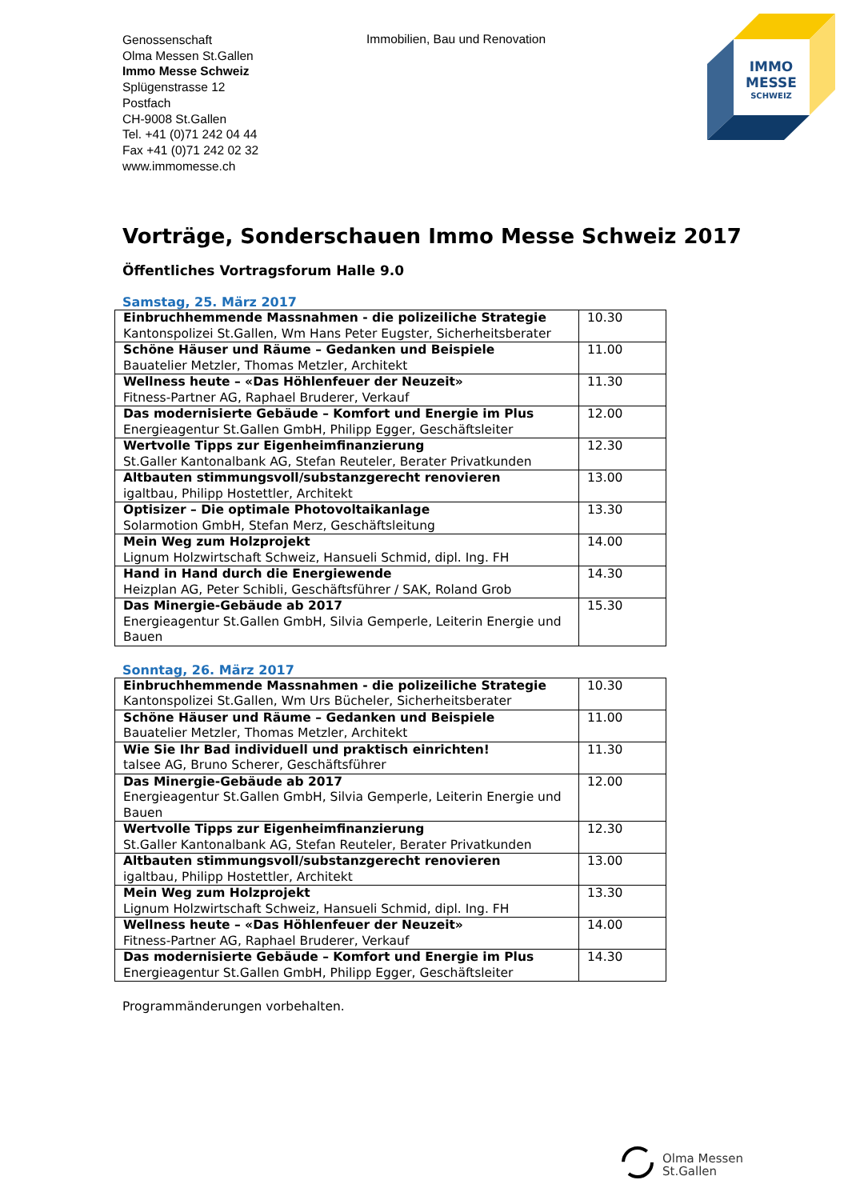Genossenschaft
Olma Messen St.Gallen
Immo Messe Schweiz
Splügenstrasse 12
Postfach
CH-9008 St.Gallen
Tel. +41 (0)71 242 04 44
Fax +41 (0)71 242 02 32
www.immomesse.ch
Immobilien, Bau und Renovation
IMMO
MESSE
SCHWEIZ
Vorträge, Sonderschauen Immo Messe Schweiz 2017
Öffentliches Vortragsforum Halle 9.0
Samstag, 25. März 2017
| Einbruchhemmende Massnahmen - die polizeiliche Strategie Kantonspolizei St.Gallen, Wm Hans Peter Eugster, Sicherheitsberater | 10.30 |
| Schöne Häuser und Räume – Gedanken und Beispiele Bauatelier Metzler, Thomas Metzler, Architekt | 11.00 |
| Wellness heute – «Das Höhlenfeuer der Neuzeit» Fitness-Partner AG, Raphael Bruderer, Verkauf | 11.30 |
| Das modernisierte Gebäude – Komfort und Energie im Plus Energieagentur St.Gallen GmbH, Philipp Egger, Geschäftsleiter | 12.00 |
| Wertvolle Tipps zur Eigenheimfinanzierung St.Galler Kantonalbank AG, Stefan Reuteler, Berater Privatkunden | 12.30 |
| Altbauten stimmungsvoll/substanzgerecht renovieren igaltbau, Philipp Hostettler, Architekt | 13.00 |
| Optisizer – Die optimale Photovoltaikanlage Solarmotion GmbH, Stefan Merz, Geschäftsleitung | 13.30 |
| Mein Weg zum Holzprojekt Lignum Holzwirtschaft Schweiz, Hansueli Schmid, dipl. Ing. FH | 14.00 |
| Hand in Hand durch die Energiewende Heizplan AG, Peter Schibli, Geschäftsführer / SAK, Roland Grob | 14.30 |
| Das Minergie-Gebäude ab 2017 Energieagentur St.Gallen GmbH, Silvia Gemperle, Leiterin Energie und Bauen | 15.30 |
Sonntag, 26. März 2017
| Einbruchhemmende Massnahmen - die polizeiliche Strategie Kantonspolizei St.Gallen, Wm Urs Bücheler, Sicherheitsberater | 10.30 |
| Schöne Häuser und Räume – Gedanken und Beispiele Bauatelier Metzler, Thomas Metzler, Architekt | 11.00 |
| Wie Sie Ihr Bad individuell und praktisch einrichten! talsee AG, Bruno Scherer, Geschäftsführer | 11.30 |
| Das Minergie-Gebäude ab 2017 Energieagentur St.Gallen GmbH, Silvia Gemperle, Leiterin Energie und Bauen | 12.00 |
| Wertvolle Tipps zur Eigenheimfinanzierung St.Galler Kantonalbank AG, Stefan Reuteler, Berater Privatkunden | 12.30 |
| Altbauten stimmungsvoll/substanzgerecht renovieren igaltbau, Philipp Hostettler, Architekt | 13.00 |
| Mein Weg zum Holzprojekt Lignum Holzwirtschaft Schweiz, Hansueli Schmid, dipl. Ing. FH | 13.30 |
| Wellness heute – «Das Höhlenfeuer der Neuzeit» Fitness-Partner AG, Raphael Bruderer, Verkauf | 14.00 |
| Das modernisierte Gebäude – Komfort und Energie im Plus Energieagentur St.Gallen GmbH, Philipp Egger, Geschäftsleiter | 14.30 |
Programmänderungen vorbehalten.
Olma Messen
St.Gallen